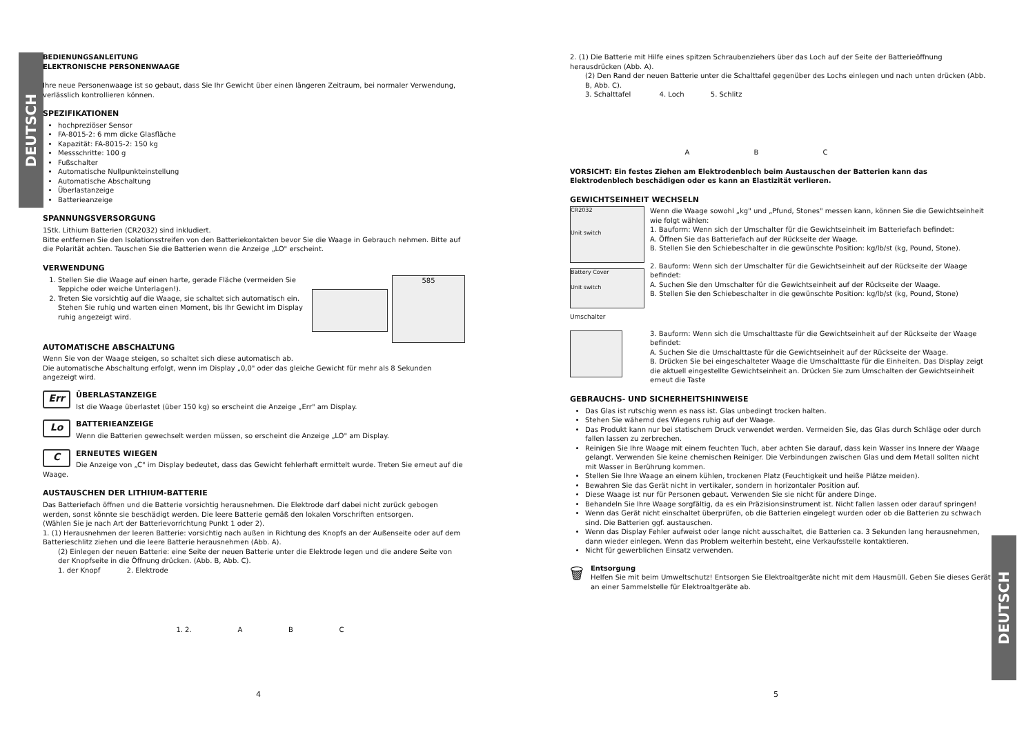DEUTSCH
DEUTSCH
BEDIENUNGSANLEITUNG
ELEKTRONISCHE PERSONENWAAGE
Ihre neue Personenwaage ist so gebaut, dass Sie Ihr Gewicht über einen längeren Zeitraum, bei normaler Verwendung, verlässlich kontrollieren können.
SPEZIFIKATIONEN
hochpreziöser Sensor
FA-8015-2: 6 mm dicke Glasfläche
Kapazität: FA-8015-2: 150 kg
Messschritte: 100 g
Fußschalter
Automatische Nullpunkteinstellung
Automatische Abschaltung
Überlastanzeige
Batterieanzeige
SPANNUNGSVERSORGUNG
1Stk. Lithium Batterien (CR2032) sind inkludiert.
Bitte entfernen Sie den Isolationsstreifen von den Batteriekontakten bevor Sie die Waage in Gebrauch nehmen. Bitte auf die Polarität achten. Tauschen Sie die Batterien wenn die Anzeige „LO" erscheint.
VERWENDUNG
585
1. Stellen Sie die Waage auf einen harte, gerade Fläche (vermeiden Sie Teppiche oder weiche Unterlagen!).
2. Treten Sie vorsichtig auf die Waage, sie schaltet sich automatisch ein. Stehen Sie ruhig und warten einen Moment, bis Ihr Gewicht im Display ruhig angezeigt wird.
AUTOMATISCHE ABSCHALTUNG
Wenn Sie von der Waage steigen, so schaltet sich diese automatisch ab.
Die automatische Abschaltung erfolgt, wenn im Display „0,0" oder das gleiche Gewicht für mehr als 8 Sekunden angezeigt wird.
Err
ÜBERLASTANZEIGE
Ist die Waage überlastet (über 150 kg) so erscheint die Anzeige „Err" am Display.
Lo
BATTERIEANZEIGE
Wenn die Batterien gewechselt werden müssen, so erscheint die Anzeige „LO" am Display.
C
ERNEUTES WIEGEN
Die Anzeige von „C" im Display bedeutet, dass das Gewicht fehlerhaft ermittelt wurde. Treten Sie erneut auf die Waage.
AUSTAUSCHEN DER LITHIUM-BATTERIE
Das Batteriefach öffnen und die Batterie vorsichtig herausnehmen. Die Elektrode darf dabei nicht zurück gebogen werden, sonst könnte sie beschädigt werden. Die leere Batterie gemäß den lokalen Vorschriften entsorgen.
(Wählen Sie je nach Art der Batterievorrichtung Punkt 1 oder 2).
1. (1) Herausnehmen der leeren Batterie: vorsichtig nach außen in Richtung des Knopfs an der Außenseite oder auf dem Batterieschlitz ziehen und die leere Batterie herausnehmen (Abb. A).
(2) Einlegen der neuen Batterie: eine Seite der neuen Batterie unter die Elektrode legen und die andere Seite von der Knopfseite in die Öffnung drücken. (Abb. B, Abb. C).
1. der Knopf 2. Elektrode
1. 2. A B C
4
2. (1) Die Batterie mit Hilfe eines spitzen Schraubenziehers über das Loch auf der Seite der Batterieöffnung herausdrücken (Abb. A).
(2) Den Rand der neuen Batterie unter die Schalttafel gegenüber des Lochs einlegen und nach unten drücken (Abb. B, Abb. C).
3. Schalttafel 4. Loch 5. Schlitz
A B C
VORSICHT: Ein festes Ziehen am Elektrodenblech beim Austauschen der Batterien kann das Elektrodenblech beschädigen oder es kann an Elastizität verlieren.
GEWICHTSEINHEIT WECHSELN
CR2032
Unit switch
Battery Cover
Unit switch
Umschalter
Wenn die Waage sowohl „kg" und „Pfund, Stones" messen kann, können Sie die Gewichtseinheit wie folgt wählen:
1. Bauform: Wenn sich der Umschalter für die Gewichtseinheit im Batteriefach befindet:
A. Öffnen Sie das Batteriefach auf der Rückseite der Waage.
B. Stellen Sie den Schiebeschalter in die gewünschte Position: kg/lb/st (kg, Pound, Stone).
2. Bauform: Wenn sich der Umschalter für die Gewichtseinheit auf der Rückseite der Waage befindet:
A. Suchen Sie den Umschalter für die Gewichtseinheit auf der Rückseite der Waage.
B. Stellen Sie den Schiebeschalter in die gewünschte Position: kg/lb/st (kg, Pound, Stone)
3. Bauform: Wenn sich die Umschalttaste für die Gewichtseinheit auf der Rückseite der Waage befindet:
A. Suchen Sie die Umschalttaste für die Gewichtseinheit auf der Rückseite der Waage.
B. Drücken Sie bei eingeschalteter Waage die Umschalttaste für die Einheiten. Das Display zeigt die aktuell eingestellte Gewichtseinheit an. Drücken Sie zum Umschalten der Gewichtseinheit erneut die Taste
GEBRAUCHS- UND SICHERHEITSHINWEISE
Das Glas ist rutschig wenn es nass ist. Glas unbedingt trocken halten.
Stehen Sie wähernd des Wiegens ruhig auf der Waage.
Das Produkt kann nur bei statischem Druck verwendet werden. Vermeiden Sie, das Glas durch Schläge oder durch fallen lassen zu zerbrechen.
Reinigen Sie Ihre Waage mit einem feuchten Tuch, aber achten Sie darauf, dass kein Wasser ins Innere der Waage gelangt. Verwenden Sie keine chemischen Reiniger. Die Verbindungen zwischen Glas und dem Metall sollten nicht mit Wasser in Berührung kommen.
Stellen Sie Ihre Waage an einem kühlen, trockenen Platz (Feuchtigkeit und heiße Plätze meiden).
Bewahren Sie das Gerät nicht in vertikaler, sondern in horizontaler Position auf.
Diese Waage ist nur für Personen gebaut. Verwenden Sie sie nicht für andere Dinge.
Behandeln Sie Ihre Waage sorgfältig, da es ein Präzisionsinstrument ist. Nicht fallen lassen oder darauf springen!
Wenn das Gerät nicht einschaltet überprüfen, ob die Batterien eingelegt wurden oder ob die Batterien zu schwach sind. Die Batterien ggf. austauschen.
Wenn das Display Fehler aufweist oder lange nicht ausschaltet, die Batterien ca. 3 Sekunden lang herausnehmen, dann wieder einlegen. Wenn das Problem weiterhin besteht, eine Verkaufsstelle kontaktieren.
Nicht für gewerblichen Einsatz verwenden.
🗑
Entsorgung
Helfen Sie mit beim Umweltschutz! Entsorgen Sie Elektroaltgeräte nicht mit dem Hausmüll. Geben Sie dieses Gerät an einer Sammelstelle für Elektroaltgeräte ab.
5